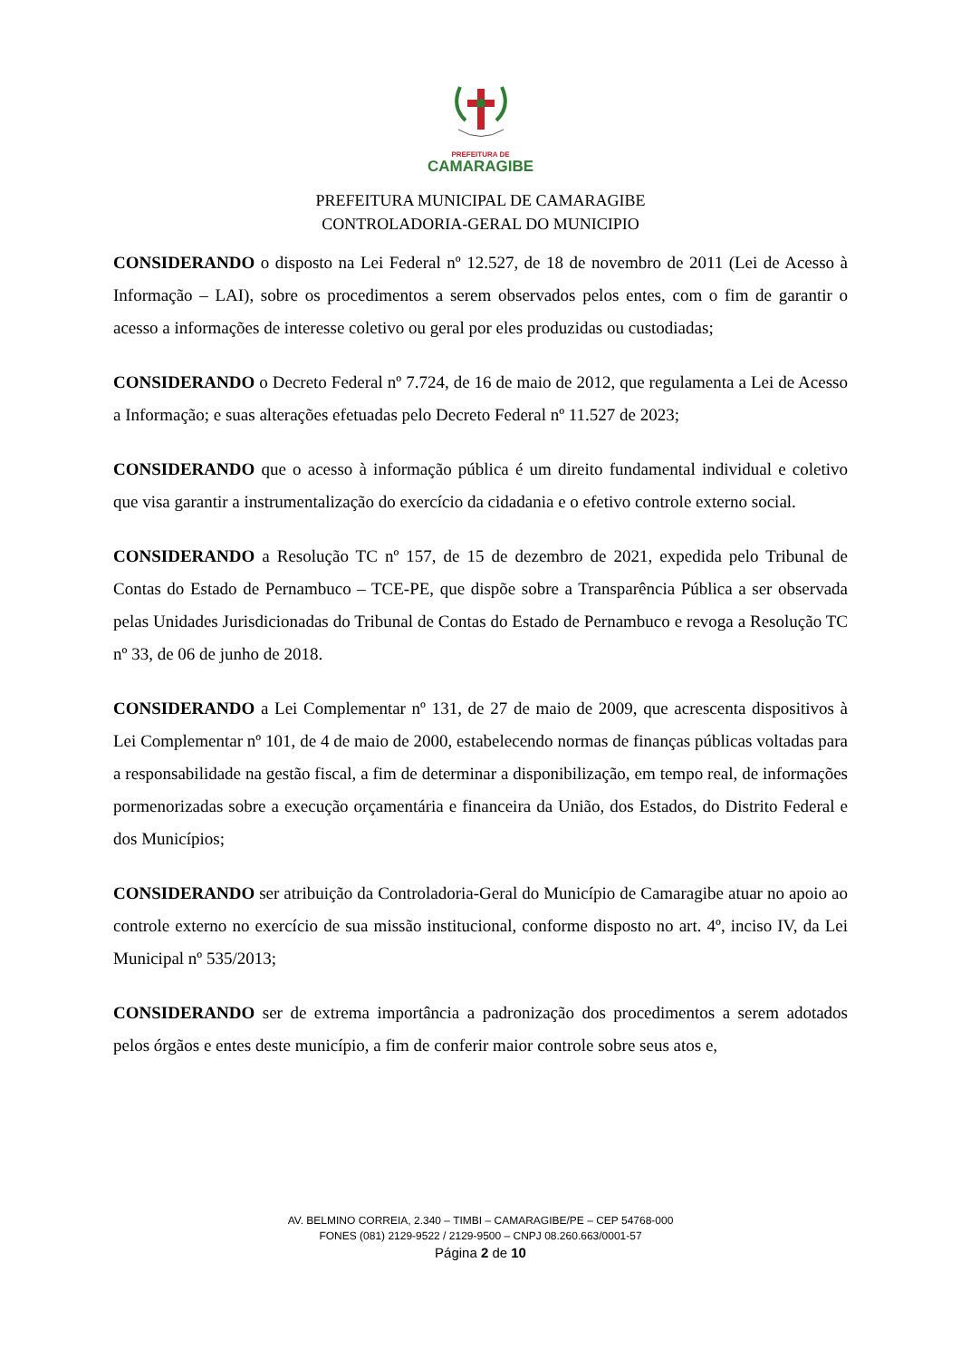PREFEITURA DE
CAMARAGIBE
PREFEITURA MUNICIPAL DE CAMARAGIBE
CONTROLADORIA-GERAL DO MUNICIPIO
CONSIDERANDO o disposto na Lei Federal nº 12.527, de 18 de novembro de 2011 (Lei de Acesso à Informação – LAI), sobre os procedimentos a serem observados pelos entes, com o fim de garantir o acesso a informações de interesse coletivo ou geral por eles produzidas ou custodiadas;
CONSIDERANDO o Decreto Federal nº 7.724, de 16 de maio de 2012, que regulamenta a Lei de Acesso a Informação; e suas alterações efetuadas pelo Decreto Federal nº 11.527 de 2023;
CONSIDERANDO que o acesso à informação pública é um direito fundamental individual e coletivo que visa garantir a instrumentalização do exercício da cidadania e o efetivo controle externo social.
CONSIDERANDO a Resolução TC nº 157, de 15 de dezembro de 2021, expedida pelo Tribunal de Contas do Estado de Pernambuco – TCE-PE, que dispõe sobre a Transparência Pública a ser observada pelas Unidades Jurisdicionadas do Tribunal de Contas do Estado de Pernambuco e revoga a Resolução TC nº 33, de 06 de junho de 2018.
CONSIDERANDO a Lei Complementar nº 131, de 27 de maio de 2009, que acrescenta dispositivos à Lei Complementar nº 101, de 4 de maio de 2000, estabelecendo normas de finanças públicas voltadas para a responsabilidade na gestão fiscal, a fim de determinar a disponibilização, em tempo real, de informações pormenorizadas sobre a execução orçamentária e financeira da União, dos Estados, do Distrito Federal e dos Municípios;
CONSIDERANDO ser atribuição da Controladoria-Geral do Município de Camaragibe atuar no apoio ao controle externo no exercício de sua missão institucional, conforme disposto no art. 4º, inciso IV, da Lei Municipal nº 535/2013;
CONSIDERANDO ser de extrema importância a padronização dos procedimentos a serem adotados pelos órgãos e entes deste município, a fim de conferir maior controle sobre seus atos e,
AV. BELMINO CORREIA, 2.340 – TIMBI – CAMARAGIBE/PE – CEP 54768-000
FONES (081) 2129-9522 / 2129-9500 – CNPJ 08.260.663/0001-57
Página 2 de 10